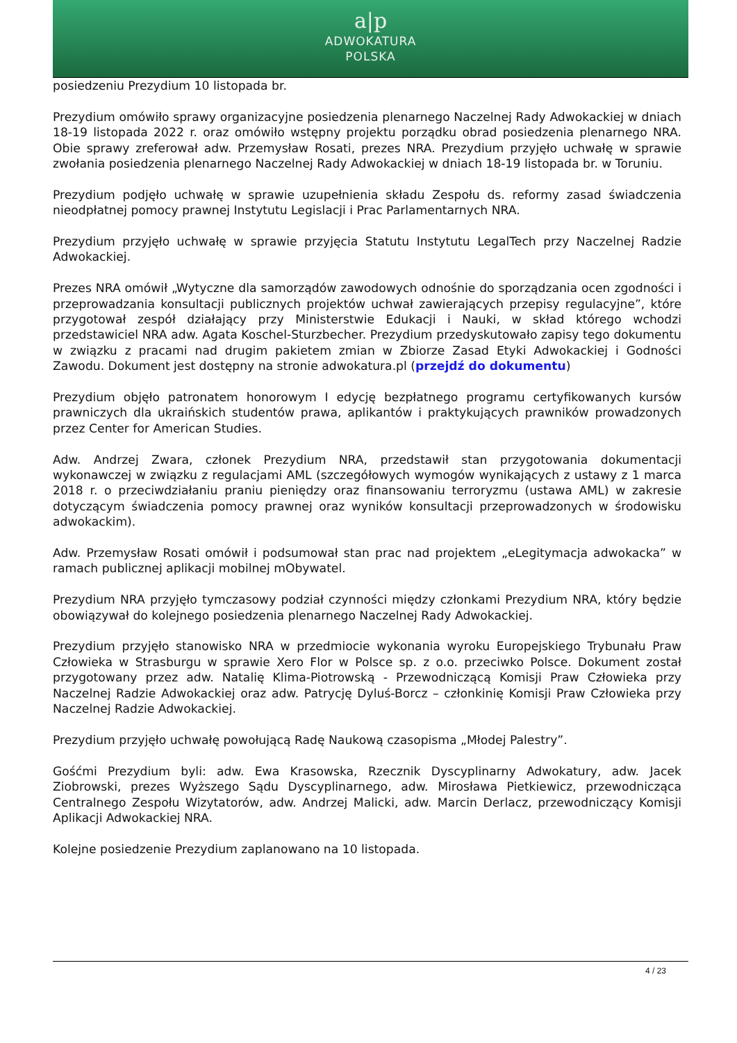a|p
ADWOKATURA
POLSKA
posiedzeniu Prezydium 10 listopada br.
Prezydium omówiło sprawy organizacyjne posiedzenia plenarnego Naczelnej Rady Adwokackiej w dniach 18-19 listopada 2022 r. oraz omówiło wstępny projektu porządku obrad posiedzenia plenarnego NRA. Obie sprawy zreferował adw. Przemysław Rosati, prezes NRA. Prezydium przyjęło uchwałę w sprawie zwołania posiedzenia plenarnego Naczelnej Rady Adwokackiej w dniach 18-19 listopada br. w Toruniu.
Prezydium podjęło uchwałę w sprawie uzupełnienia składu Zespołu ds. reformy zasad świadczenia nieodpłatnej pomocy prawnej Instytutu Legislacji i Prac Parlamentarnych NRA.
Prezydium przyjęło uchwałę w sprawie przyjęcia Statutu Instytutu LegalTech przy Naczelnej Radzie Adwokackiej.
Prezes NRA omówił „Wytyczne dla samorządów zawodowych odnośnie do sporządzania ocen zgodności i przeprowadzania konsultacji publicznych projektów uchwał zawierających przepisy regulacyjne”, które przygotował zespół działający przy Ministerstwie Edukacji i Nauki, w skład którego wchodzi przedstawiciel NRA adw. Agata Koschel-Sturzbecher. Prezydium przedyskutowało zapisy tego dokumentu w związku z pracami nad drugim pakietem zmian w Zbiorze Zasad Etyki Adwokackiej i Godności Zawodu. Dokument jest dostępny na stronie adwokatura.pl (przejdź do dokumentu)
Prezydium objęło patronatem honorowym I edycję bezpłatnego programu certyfikowanych kursów prawniczych dla ukraińskich studentów prawa, aplikantów i praktykujących prawników prowadzonych przez Center for American Studies.
Adw. Andrzej Zwara, członek Prezydium NRA, przedstawił stan przygotowania dokumentacji wykonawczej w związku z regulacjami AML (szczegółowych wymogów wynikających z ustawy z 1 marca 2018 r. o przeciwdziałaniu praniu pieniędzy oraz finansowaniu terroryzmu (ustawa AML) w zakresie dotyczącym świadczenia pomocy prawnej oraz wyników konsultacji przeprowadzonych w środowisku adwokackim).
Adw. Przemysław Rosati omówił i podsumował stan prac nad projektem „eLegitymacja adwokacka” w ramach publicznej aplikacji mobilnej mObywatel.
Prezydium NRA przyjęło tymczasowy podział czynności między członkami Prezydium NRA, który będzie obowiązywał do kolejnego posiedzenia plenarnego Naczelnej Rady Adwokackiej.
Prezydium przyjęło stanowisko NRA w przedmiocie wykonania wyroku Europejskiego Trybunału Praw Człowieka w Strasburgu w sprawie Xero Flor w Polsce sp. z o.o. przeciwko Polsce. Dokument został przygotowany przez adw. Natalię Klima-Piotrowską - Przewodniczącą Komisji Praw Człowieka przy Naczelnej Radzie Adwokackiej oraz adw. Patrycję Dyluś-Borcz – członkinię Komisji Praw Człowieka przy Naczelnej Radzie Adwokackiej.
Prezydium przyjęło uchwałę powołującą Radę Naukową czasopisma „Młodej Palestry”.
Gośćmi Prezydium byli: adw. Ewa Krasowska, Rzecznik Dyscyplinarny Adwokatury, adw. Jacek Ziobrowski, prezes Wyższego Sądu Dyscyplinarnego, adw. Mirosława Pietkiewicz, przewodnicząca Centralnego Zespołu Wizytatorów, adw. Andrzej Malicki, adw. Marcin Derlacz, przewodniczący Komisji Aplikacji Adwokackiej NRA.
Kolejne posiedzenie Prezydium zaplanowano na 10 listopada.
4 / 23